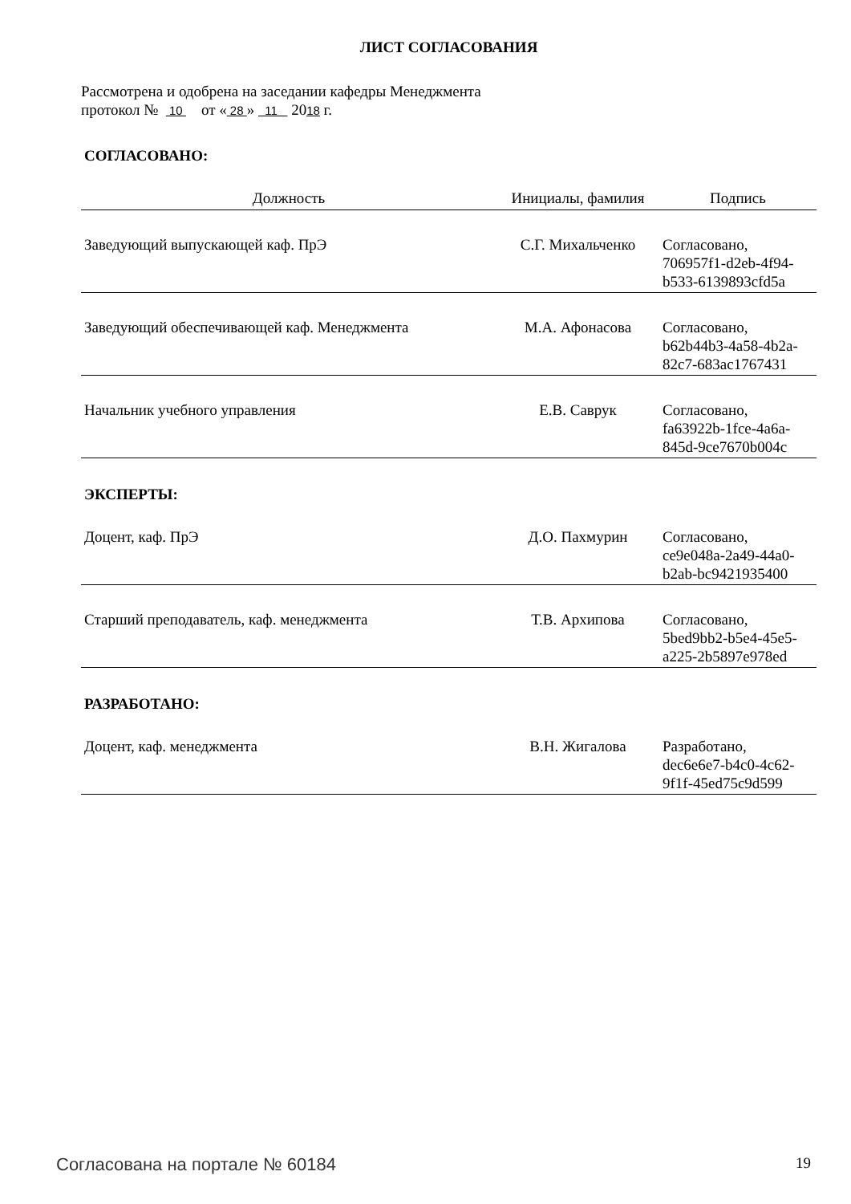ЛИСТ СОГЛАСОВАНИЯ
Рассмотрена и одобрена на заседании кафедры Менеджмента
протокол № 10 от « 28 » 11 2018 г.
СОГЛАСОВАНО:
| Должность | Инициалы, фамилия | Подпись |
| --- | --- | --- |
| Заведующий выпускающей каф. ПрЭ | С.Г. Михальченко | Согласовано, 706957f1-d2eb-4f94- b533-6139893cfd5a |
| Заведующий обеспечивающей каф. Менеджмента | М.А. Афонасова | Согласовано, b62b44b3-4a58-4b2a- 82c7-683ac1767431 |
| Начальник учебного управления | Е.В. Саврук | Согласовано, fa63922b-1fce-4a6a- 845d-9ce7670b004c |
ЭКСПЕРТЫ:
| Доцент, каф. ПрЭ | Д.О. Пахмурин | Согласовано, ce9e048a-2a49-44a0- b2ab-bc9421935400 |
| Старший преподаватель, каф. менеджмента | Т.В. Архипова | Согласовано, 5bed9bb2-b5e4-45e5- a225-2b5897e978ed |
РАЗРАБОТАНО:
| Доцент, каф. менеджмента | В.Н. Жигалова | Разработано, dec6e6e7-b4c0-4c62- 9f1f-45ed75c9d599 |
Согласована на портале № 60184 19